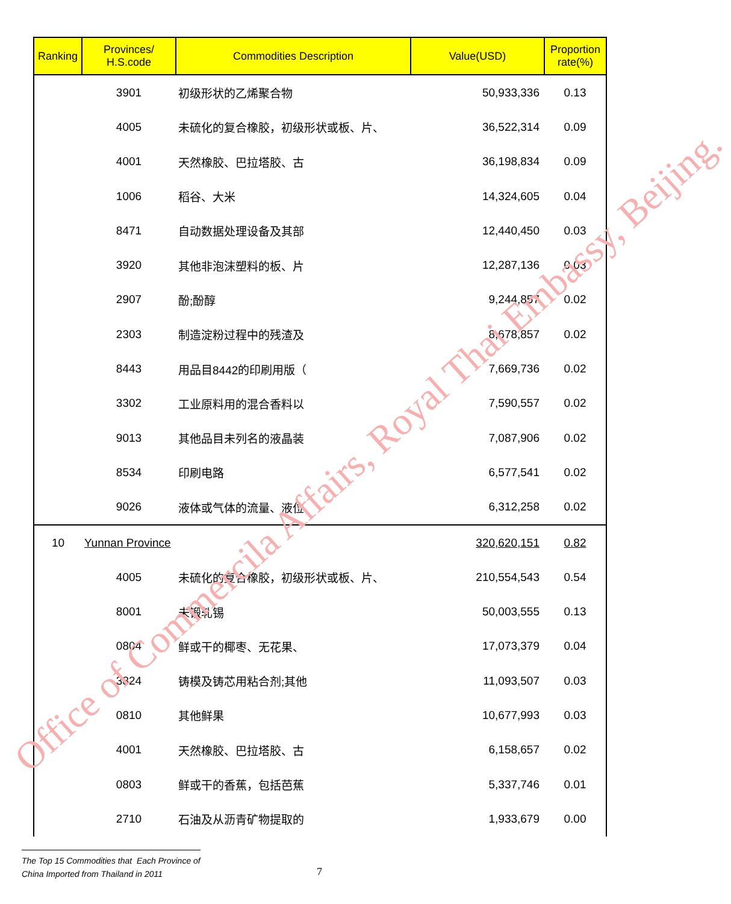| Ranking | Provinces/ H.S.code | Commodities Description | Value(USD) | Proportion rate(%) |
| --- | --- | --- | --- | --- |
| | 3901 | 初级形状的乙烯聚合物 | 50,933,336 | 0.13 |
| | 4005 | 未硫化的复合橡胶，初级形状或板、片、 | 36,522,314 | 0.09 |
| | 4001 | 天然橡胶、巴拉塔胶、古 | 36,198,834 | 0.09 |
| | 1006 | 稻谷、大米 | 14,324,605 | 0.04 |
| | 8471 | 自动数据处理设备及其部 | 12,440,450 | 0.03 |
| | 3920 | 其他非泡沫塑料的板、片 | 12,287,136 | 0.03 |
| | 2907 | 酚;酚醇 | 9,244,857 | 0.02 |
| | 2303 | 制造淀粉过程中的残渣及 | 8,678,857 | 0.02 |
| | 8443 | 用品目8442的印刷用版（ | 7,669,736 | 0.02 |
| | 3302 | 工业原料用的混合香料以 | 7,590,557 | 0.02 |
| | 9013 | 其他品目未列名的液晶装 | 7,087,906 | 0.02 |
| | 8534 | 印刷电路 | 6,577,541 | 0.02 |
| | 9026 | 液体或气体的流量、液位 | 6,312,258 | 0.02 |
| 10 | Yunnan Province | | 320,620,151 | 0.82 |
| | 4005 | 未硫化的复合橡胶，初级形状或板、片、 | 210,554,543 | 0.54 |
| | 8001 | 未锻轧锡 | 50,003,555 | 0.13 |
| | 0804 | 鲜或干的椰枣、无花果、 | 17,073,379 | 0.04 |
| | 3824 | 铸模及铸芯用粘合剂;其他 | 11,093,507 | 0.03 |
| | 0810 | 其他鲜果 | 10,677,993 | 0.03 |
| | 4001 | 天然橡胶、巴拉塔胶、古 | 6,158,657 | 0.02 |
| | 0803 | 鲜或干的香蕉，包括芭蕉 | 5,337,746 | 0.01 |
| | 2710 | 石油及从沥青矿物提取的 | 1,933,679 | 0.00 |
Office of Commercila Affairs, Royal Thai Embassy, Beijing.
The Top 15 Commodities that Each Province of
China Imported from Thailand in 2011
7